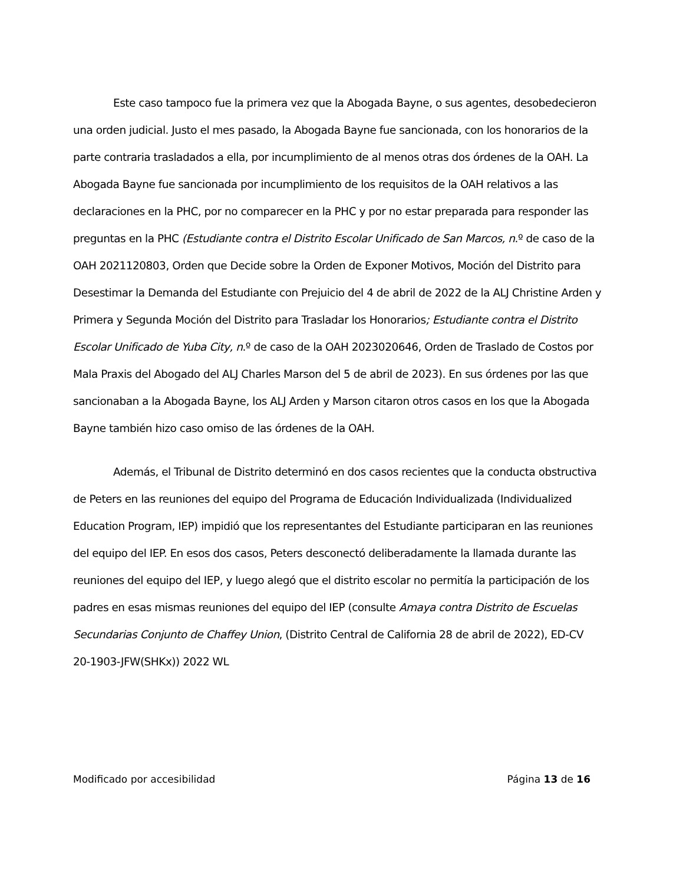Este caso tampoco fue la primera vez que la Abogada Bayne, o sus agentes, desobedecieron una orden judicial. Justo el mes pasado, la Abogada Bayne fue sancionada, con los honorarios de la parte contraria trasladados a ella, por incumplimiento de al menos otras dos órdenes de la OAH. La Abogada Bayne fue sancionada por incumplimiento de los requisitos de la OAH relativos a las declaraciones en la PHC, por no comparecer en la PHC y por no estar preparada para responder las preguntas en la PHC (Estudiante contra el Distrito Escolar Unificado de San Marcos, n.º de caso de la OAH 2021120803, Orden que Decide sobre la Orden de Exponer Motivos, Moción del Distrito para Desestimar la Demanda del Estudiante con Prejuicio del 4 de abril de 2022 de la ALJ Christine Arden y Primera y Segunda Moción del Distrito para Trasladar los Honorarios; Estudiante contra el Distrito Escolar Unificado de Yuba City, n.º de caso de la OAH 2023020646, Orden de Traslado de Costos por Mala Praxis del Abogado del ALJ Charles Marson del 5 de abril de 2023). En sus órdenes por las que sancionaban a la Abogada Bayne, los ALJ Arden y Marson citaron otros casos en los que la Abogada Bayne también hizo caso omiso de las órdenes de la OAH.
Además, el Tribunal de Distrito determinó en dos casos recientes que la conducta obstructiva de Peters en las reuniones del equipo del Programa de Educación Individualizada (Individualized Education Program, IEP) impidió que los representantes del Estudiante participaran en las reuniones del equipo del IEP. En esos dos casos, Peters desconectó deliberadamente la llamada durante las reuniones del equipo del IEP, y luego alegó que el distrito escolar no permitía la participación de los padres en esas mismas reuniones del equipo del IEP (consulte Amaya contra Distrito de Escuelas Secundarias Conjunto de Chaffey Union, (Distrito Central de California 28 de abril de 2022), ED-CV 20-1903-JFW(SHKx)) 2022 WL
Modificado por accesibilidad Página 13 de 16